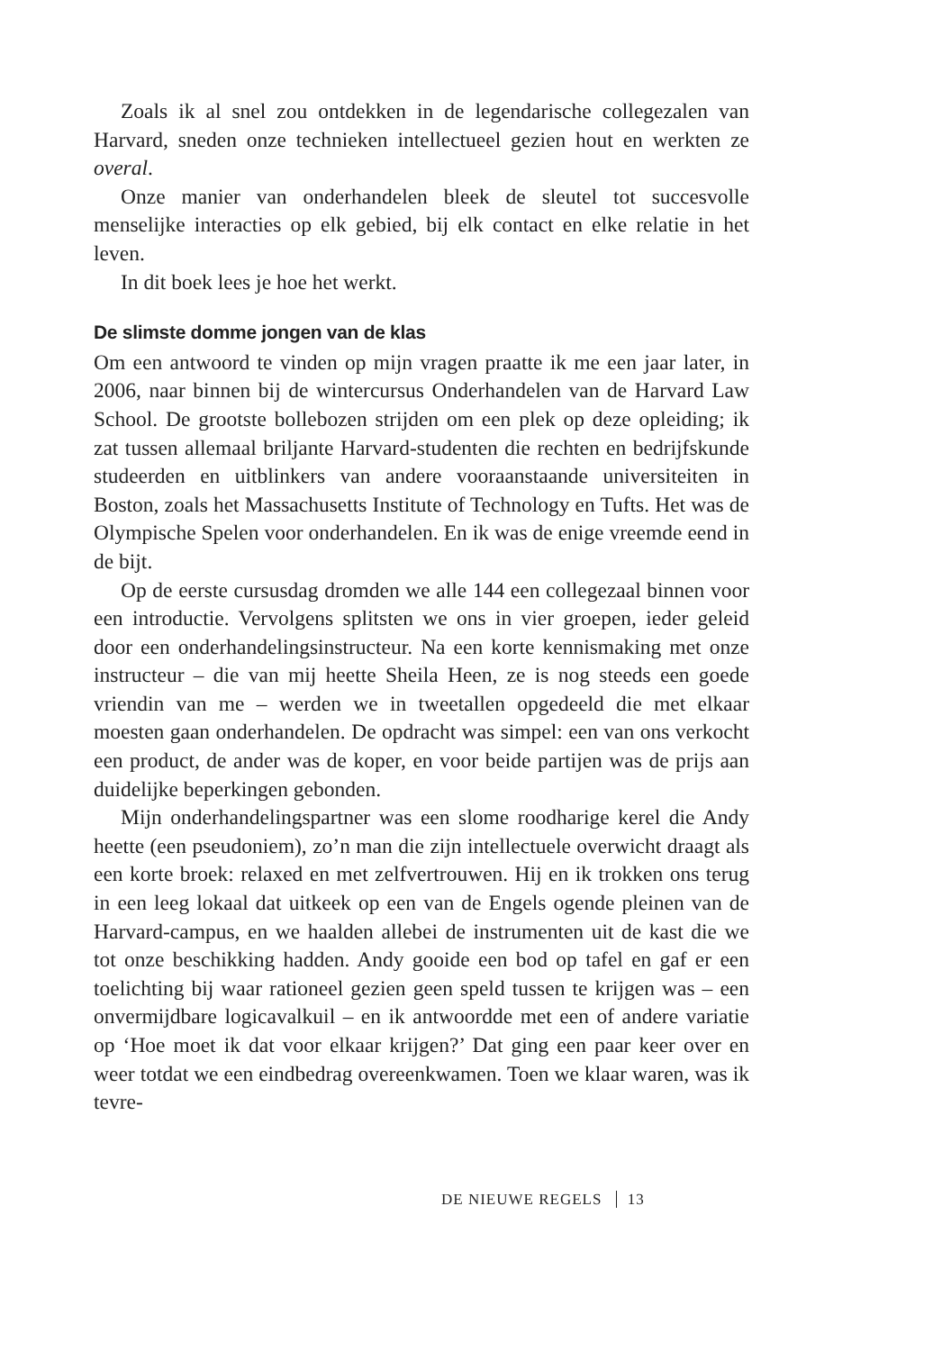Zoals ik al snel zou ontdekken in de legendarische collegezalen van Harvard, sneden onze technieken intellectueel gezien hout en werkten ze overal.
Onze manier van onderhandelen bleek de sleutel tot succesvolle menselijke interacties op elk gebied, bij elk contact en elke relatie in het leven.
In dit boek lees je hoe het werkt.
De slimste domme jongen van de klas
Om een antwoord te vinden op mijn vragen praatte ik me een jaar later, in 2006, naar binnen bij de wintercursus Onderhandelen van de Harvard Law School. De grootste bollebozen strijden om een plek op deze opleiding; ik zat tussen allemaal briljante Harvard-studenten die rechten en bedrijfskunde studeerden en uitblinkers van andere vooraanstaande universiteiten in Boston, zoals het Massachusetts Institute of Technology en Tufts. Het was de Olympische Spelen voor onderhandelen. En ik was de enige vreemde eend in de bijt.
Op de eerste cursusdag dromden we alle 144 een collegezaal binnen voor een introductie. Vervolgens splitsten we ons in vier groepen, ieder geleid door een onderhandelingsinstructeur. Na een korte kennismaking met onze instructeur – die van mij heette Sheila Heen, ze is nog steeds een goede vriendin van me – werden we in tweetallen opgedeeld die met elkaar moesten gaan onderhandelen. De opdracht was simpel: een van ons verkocht een product, de ander was de koper, en voor beide partijen was de prijs aan duidelijke beperkingen gebonden.
Mijn onderhandelingspartner was een slome roodharige kerel die Andy heette (een pseudoniem), zo’n man die zijn intellectuele overwicht draagt als een korte broek: relaxed en met zelfvertrouwen. Hij en ik trokken ons terug in een leeg lokaal dat uitkeek op een van de Engels ogende pleinen van de Harvard-campus, en we haalden allebei de instrumenten uit de kast die we tot onze beschikking hadden. Andy gooide een bod op tafel en gaf er een toelichting bij waar rationeel gezien geen speld tussen te krijgen was – een onvermijdbare logicavalkuil – en ik antwoordde met een of andere variatie op ‘Hoe moet ik dat voor elkaar krijgen?’ Dat ging een paar keer over en weer totdat we een eindbedrag overeenkwamen. Toen we klaar waren, was ik tevre-
DE NIEUWE REGELS 13